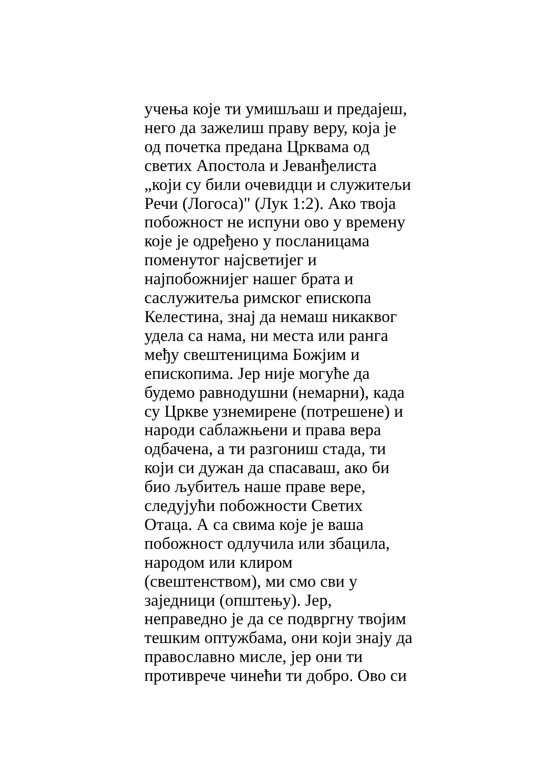учења које ти умишљаш и предајеш,
него да зажелиш праву веру, која је
од почетка предана Црквама од
светих Апостола и Јеванђелиста
„који су били очевидци и служитељи
Речи (Логоса)" (Лук 1:2). Ако твоја
побожност не испуни ово у времену
које је одређено у посланицама
поменутог најсветијег и
најпобожнијег нашег брата и
саслужитеља римског епископа
Келестина, знај да немаш никаквог
удела са нама, ни места или ранга
међу свештеницима Божјим и
епископима. Јер није могуће да
будемо равнодушни (немарни), када
су Цркве узнемирене (потрешене) и
народи саблажњени и права вера
одбачена, а ти разгониш стада, ти
који си дужан да спасаваш, ако би
био љубитељ наше праве вере,
следујући побожности Светих
Отаца. А са свима које је ваша
побожност одлучила или збацила,
народом или клиром
(свештенством), ми смо сви у
заједници (општењу). Јер,
неправедно је да се подвргну твојим
тешким оптужбама, они који знају да
православно мисле, јер они ти
противрече чинећи ти добро. Ово си